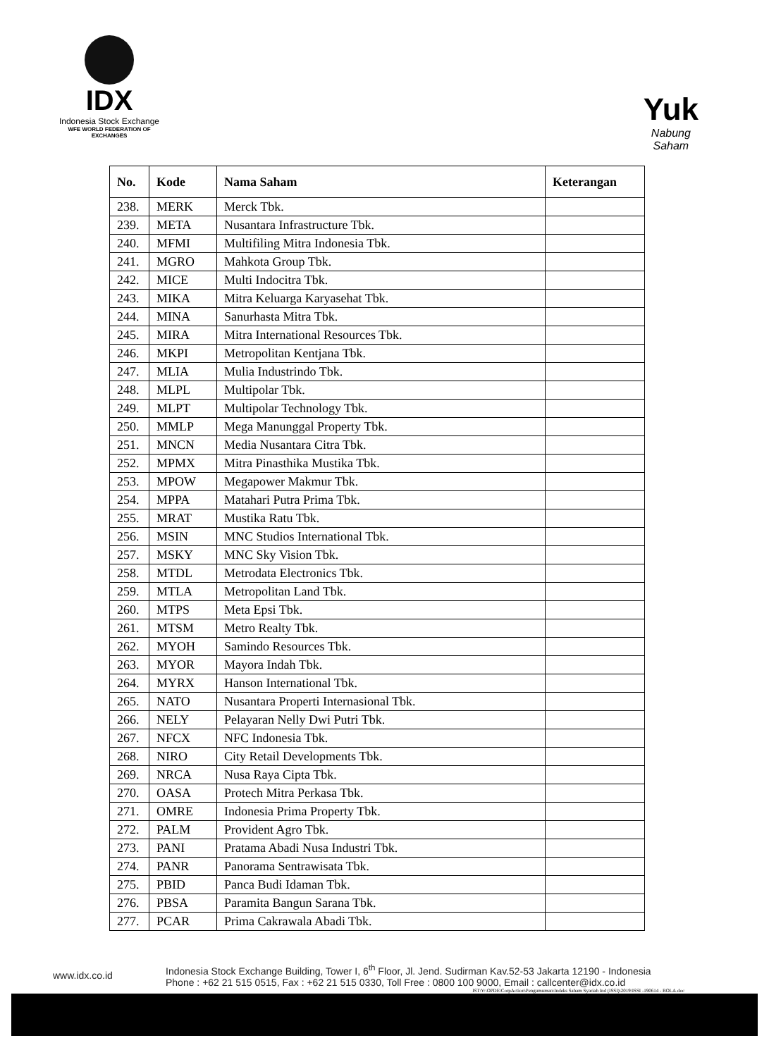IDX
Indonesia Stock Exchange
WFE WORLD FEDERATION OF EXCHANGES
Yuk
Nabung
Saham
| No. | Kode | Nama Saham | Keterangan |
| --- | --- | --- | --- |
| 238. | MERK | Merck Tbk. | |
| 239. | META | Nusantara Infrastructure Tbk. | |
| 240. | MFMI | Multifiling Mitra Indonesia Tbk. | |
| 241. | MGRO | Mahkota Group Tbk. | |
| 242. | MICE | Multi Indocitra Tbk. | |
| 243. | MIKA | Mitra Keluarga Karyasehat Tbk. | |
| 244. | MINA | Sanurhasta Mitra Tbk. | |
| 245. | MIRA | Mitra International Resources Tbk. | |
| 246. | MKPI | Metropolitan Kentjana Tbk. | |
| 247. | MLIA | Mulia Industrindo Tbk. | |
| 248. | MLPL | Multipolar Tbk. | |
| 249. | MLPT | Multipolar Technology Tbk. | |
| 250. | MMLP | Mega Manunggal Property Tbk. | |
| 251. | MNCN | Media Nusantara Citra Tbk. | |
| 252. | MPMX | Mitra Pinasthika Mustika Tbk. | |
| 253. | MPOW | Megapower Makmur Tbk. | |
| 254. | MPPA | Matahari Putra Prima Tbk. | |
| 255. | MRAT | Mustika Ratu Tbk. | |
| 256. | MSIN | MNC Studios International Tbk. | |
| 257. | MSKY | MNC Sky Vision Tbk. | |
| 258. | MTDL | Metrodata Electronics Tbk. | |
| 259. | MTLA | Metropolitan Land Tbk. | |
| 260. | MTPS | Meta Epsi Tbk. | |
| 261. | MTSM | Metro Realty Tbk. | |
| 262. | MYOH | Samindo Resources Tbk. | |
| 263. | MYOR | Mayora Indah Tbk. | |
| 264. | MYRX | Hanson International Tbk. | |
| 265. | NATO | Nusantara Properti Internasional Tbk. | |
| 266. | NELY | Pelayaran Nelly Dwi Putri Tbk. | |
| 267. | NFCX | NFC Indonesia Tbk. | |
| 268. | NIRO | City Retail Developments Tbk. | |
| 269. | NRCA | Nusa Raya Cipta Tbk. | |
| 270. | OASA | Protech Mitra Perkasa Tbk. | |
| 271. | OMRE | Indonesia Prima Property Tbk. | |
| 272. | PALM | Provident Agro Tbk. | |
| 273. | PANI | Pratama Abadi Nusa Industri Tbk. | |
| 274. | PANR | Panorama Sentrawisata Tbk. | |
| 275. | PBID | Panca Budi Idaman Tbk. | |
| 276. | PBSA | Paramita Bangun Sarana Tbk. | |
| 277. | PCAR | Prima Cakrawala Abadi Tbk. | |
www.idx.co.id
Indonesia Stock Exchange Building, Tower I, 6<sup>th</sup> Floor, Jl. Jend. Sudirman Kav.52-53 Jakarta 12190 - Indonesia
Phone : +62 21 515 0515, Fax : +62 21 515 0330, Toll Free : 0800 100 9000, Email : callcenter@idx.co.id
IST:Y:\OPDE\CorpAction\Pengumuman\Indeks Saham Syariah Ind (ISSI)\2019\ISSI -190614 - BOLA.doc